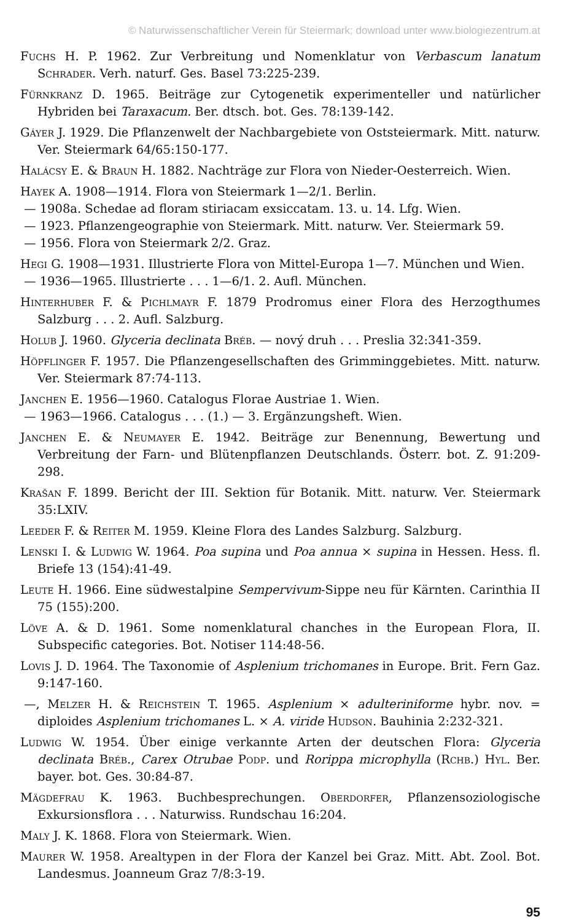© Naturwissenschaftlicher Verein für Steiermark; download unter www.biologiezentrum.at
Fuchs H. P. 1962. Zur Verbreitung und Nomenklatur von Verbascum lanatum Schrader. Verh. naturf. Ges. Basel 73:225-239.
Fürnkranz D. 1965. Beiträge zur Cytogenetik experimenteller und natürlicher Hybriden bei Taraxacum. Ber. dtsch. bot. Ges. 78:139-142.
Gáyer J. 1929. Die Pflanzenwelt der Nachbargebiete von Oststeiermark. Mitt. naturw. Ver. Steiermark 64/65:150-177.
Halácsy E. & Braun H. 1882. Nachträge zur Flora von Nieder-Oesterreich. Wien.
Hayek A. 1908—1914. Flora von Steiermark 1—2/1. Berlin.
— 1908a. Schedae ad floram stiriacam exsiccatam. 13. u. 14. Lfg. Wien.
— 1923. Pflanzengeographie von Steiermark. Mitt. naturw. Ver. Steiermark 59.
— 1956. Flora von Steiermark 2/2. Graz.
Hegi G. 1908—1931. Illustrierte Flora von Mittel-Europa 1—7. München und Wien.
— 1936—1965. Illustrierte . . . 1—6/1. 2. Aufl. München.
Hinterhuber F. & Pichlmayr F. 1879 Prodromus einer Flora des Herzogthumes Salzburg . . . 2. Aufl. Salzburg.
Holub J. 1960. Glyceria declinata Bréb. — nový druh . . . Preslia 32:341-359.
Höpflinger F. 1957. Die Pflanzengesellschaften des Grimminggebietes. Mitt. naturw. Ver. Steiermark 87:74-113.
Janchen E. 1956—1960. Catalogus Florae Austriae 1. Wien.
— 1963—1966. Catalogus . . . (1.) — 3. Ergänzungsheft. Wien.
Janchen E. & Neumayer E. 1942. Beiträge zur Benennung, Bewertung und Verbreitung der Farn- und Blütenpflanzen Deutschlands. Österr. bot. Z. 91:209-298.
Krašan F. 1899. Bericht der III. Sektion für Botanik. Mitt. naturw. Ver. Steiermark 35:LXIV.
Leeder F. & Reiter M. 1959. Kleine Flora des Landes Salzburg. Salzburg.
Lenski I. & Ludwig W. 1964. Poa supina und Poa annua × supina in Hessen. Hess. fl. Briefe 13 (154):41-49.
Leute H. 1966. Eine südwestalpine Sempervivum-Sippe neu für Kärnten. Carinthia II 75 (155):200.
Löve A. & D. 1961. Some nomenklatural chanches in the European Flora, II. Subspecific categories. Bot. Notiser 114:48-56.
Lovis J. D. 1964. The Taxonomie of Asplenium trichomanes in Europe. Brit. Fern Gaz. 9:147-160.
—, Melzer H. & Reichstein T. 1965. Asplenium × adulteriniforme hybr. nov. = diploides Asplenium trichomanes L. × A. viride Hudson. Bauhinia 2:232-321.
Ludwig W. 1954. Über einige verkannte Arten der deutschen Flora: Glyceria declinata Bréb., Carex Otrubae Podp. und Rorippa microphylla (Rchb.) Hyl. Ber. bayer. bot. Ges. 30:84-87.
Mägdefrau K. 1963. Buchbesprechungen. Oberdorfer, Pflanzensoziologische Exkursionsflora . . . Naturwiss. Rundschau 16:204.
Maly J. K. 1868. Flora von Steiermark. Wien.
Maurer W. 1958. Arealtypen in der Flora der Kanzel bei Graz. Mitt. Abt. Zool. Bot. Landesmus. Joanneum Graz 7/8:3-19.
95